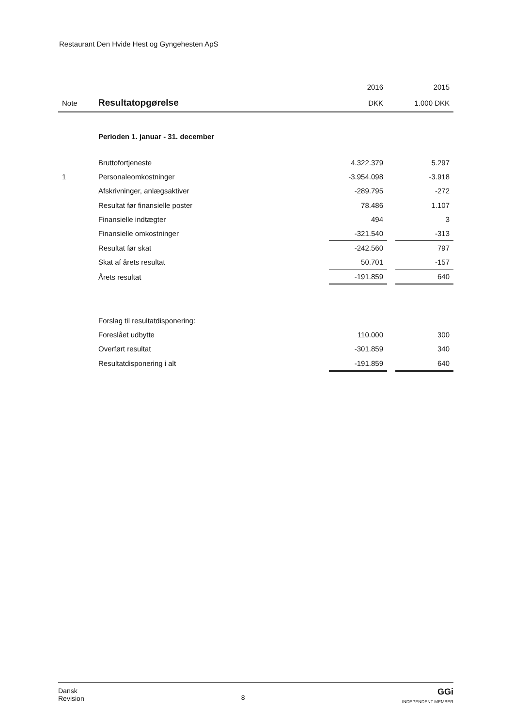Restaurant Den Hvide Hest og Gyngehesten ApS
| | | 2016 | | 2015 |
| Note | Resultatopgørelse | DKK | | 1.000 DKK |
| | Perioden 1. januar - 31. december | | | |
| | Bruttofortjeneste | 4.322.379 | | 5.297 |
| 1 | Personaleomkostninger | -3.954.098 | | -3.918 |
| | Afskrivninger, anlægsaktiver | -289.795 | | -272 |
| | Resultat før finansielle poster | 78.486 | | 1.107 |
| | Finansielle indtægter | 494 | | 3 |
| | Finansielle omkostninger | -321.540 | | -313 |
| | Resultat før skat | -242.560 | | 797 |
| | Skat af årets resultat | 50.701 | | -157 |
| | Årets resultat | -191.859 | | 640 |
| | Forslag til resultatdisponering: | | | |
| | Foreslået udbytte | 110.000 | | 300 |
| | Overført resultat | -301.859 | | 340 |
| | Resultatdisponering i alt | -191.859 | | 640 |
Dansk
Revision
8
GGi
INDEPENDENT MEMBER